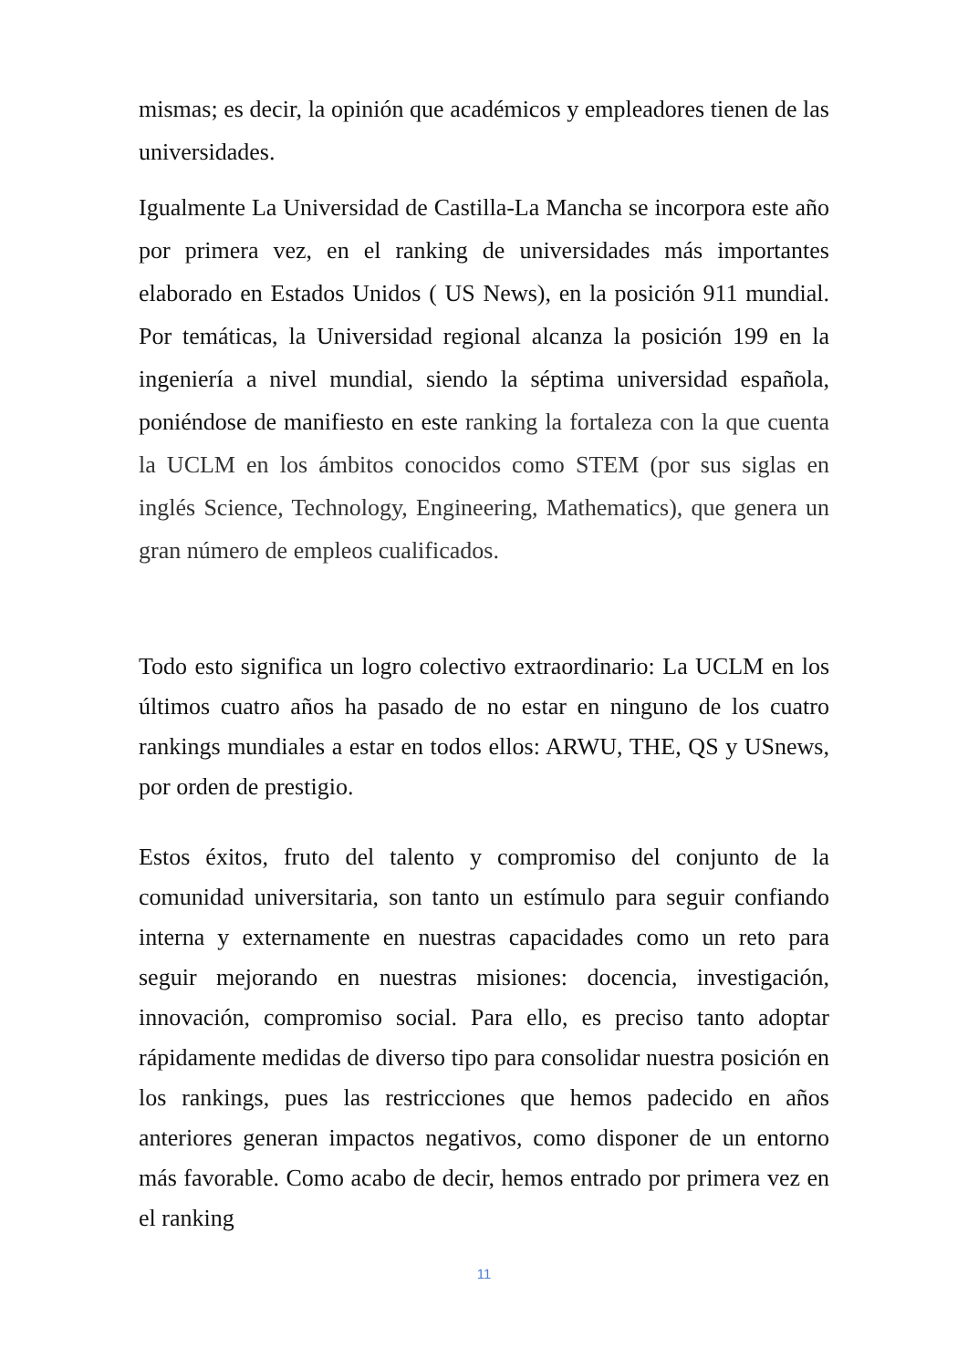mismas; es decir, la opinión que académicos y empleadores tienen de las universidades.
Igualmente La Universidad de Castilla-La Mancha se incorpora este año por primera vez, en el ranking de universidades más importantes elaborado en Estados Unidos ( US News), en la posición 911 mundial. Por temáticas, la Universidad regional alcanza la posición 199 en la ingeniería a nivel mundial, siendo la séptima universidad española, poniéndose de manifiesto en este ranking la fortaleza con la que cuenta la UCLM en los ámbitos conocidos como STEM (por sus siglas en inglés Science, Technology, Engineering, Mathematics), que genera un gran número de empleos cualificados.
Todo esto significa un logro colectivo extraordinario: La UCLM en los últimos cuatro años ha pasado de no estar en ninguno de los cuatro rankings mundiales a estar en todos ellos: ARWU, THE, QS y USnews, por orden de prestigio.
Estos éxitos, fruto del talento y compromiso del conjunto de la comunidad universitaria, son tanto un estímulo para seguir confiando interna y externamente en nuestras capacidades como un reto para seguir mejorando en nuestras misiones: docencia, investigación, innovación, compromiso social. Para ello, es preciso tanto adoptar rápidamente medidas de diverso tipo para consolidar nuestra posición en los rankings, pues las restricciones que hemos padecido en años anteriores generan impactos negativos, como disponer de un entorno más favorable. Como acabo de decir, hemos entrado por primera vez en el ranking
11